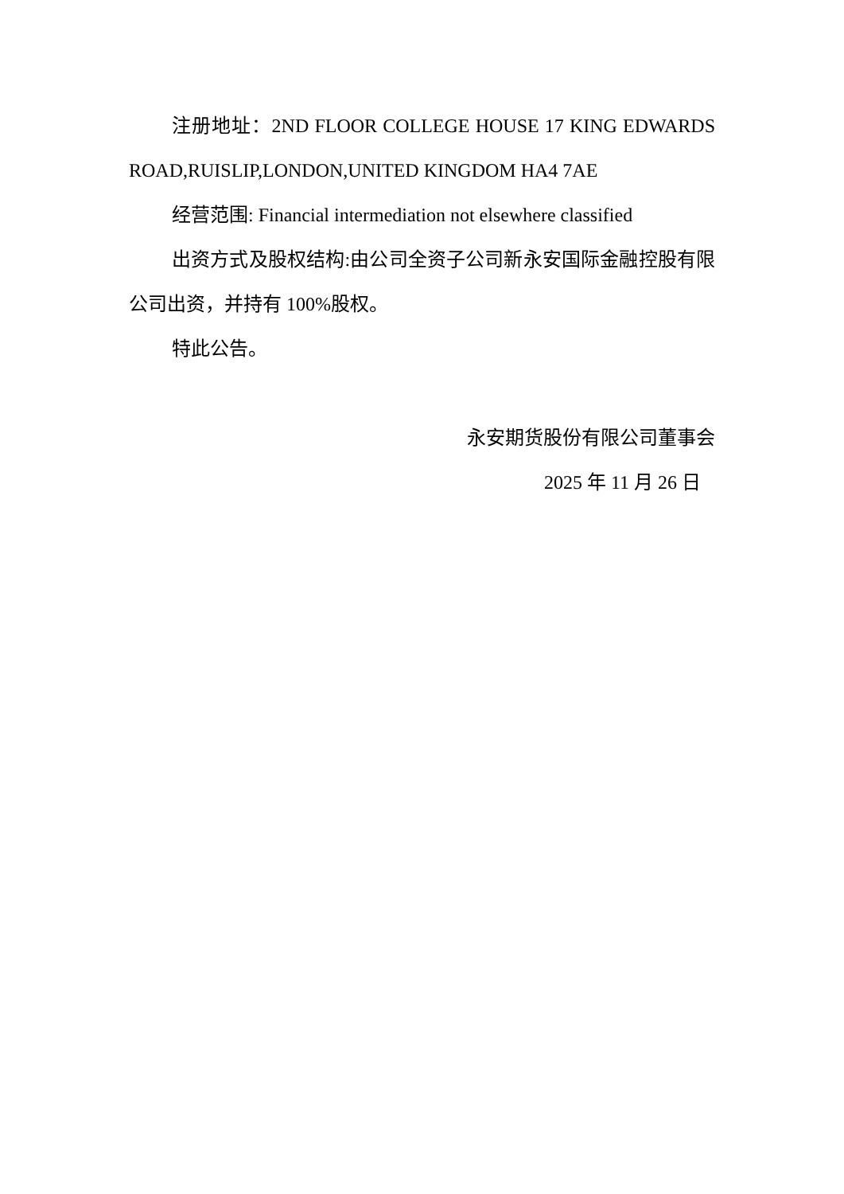注册地址：2ND FLOOR COLLEGE HOUSE 17 KING EDWARDS ROAD,RUISLIP,LONDON,UNITED KINGDOM HA4 7AE
经营范围: Financial intermediation not elsewhere classified
出资方式及股权结构:由公司全资子公司新永安国际金融控股有限公司出资，并持有 100%股权。
特此公告。
永安期货股份有限公司董事会
2025 年 11 月 26 日